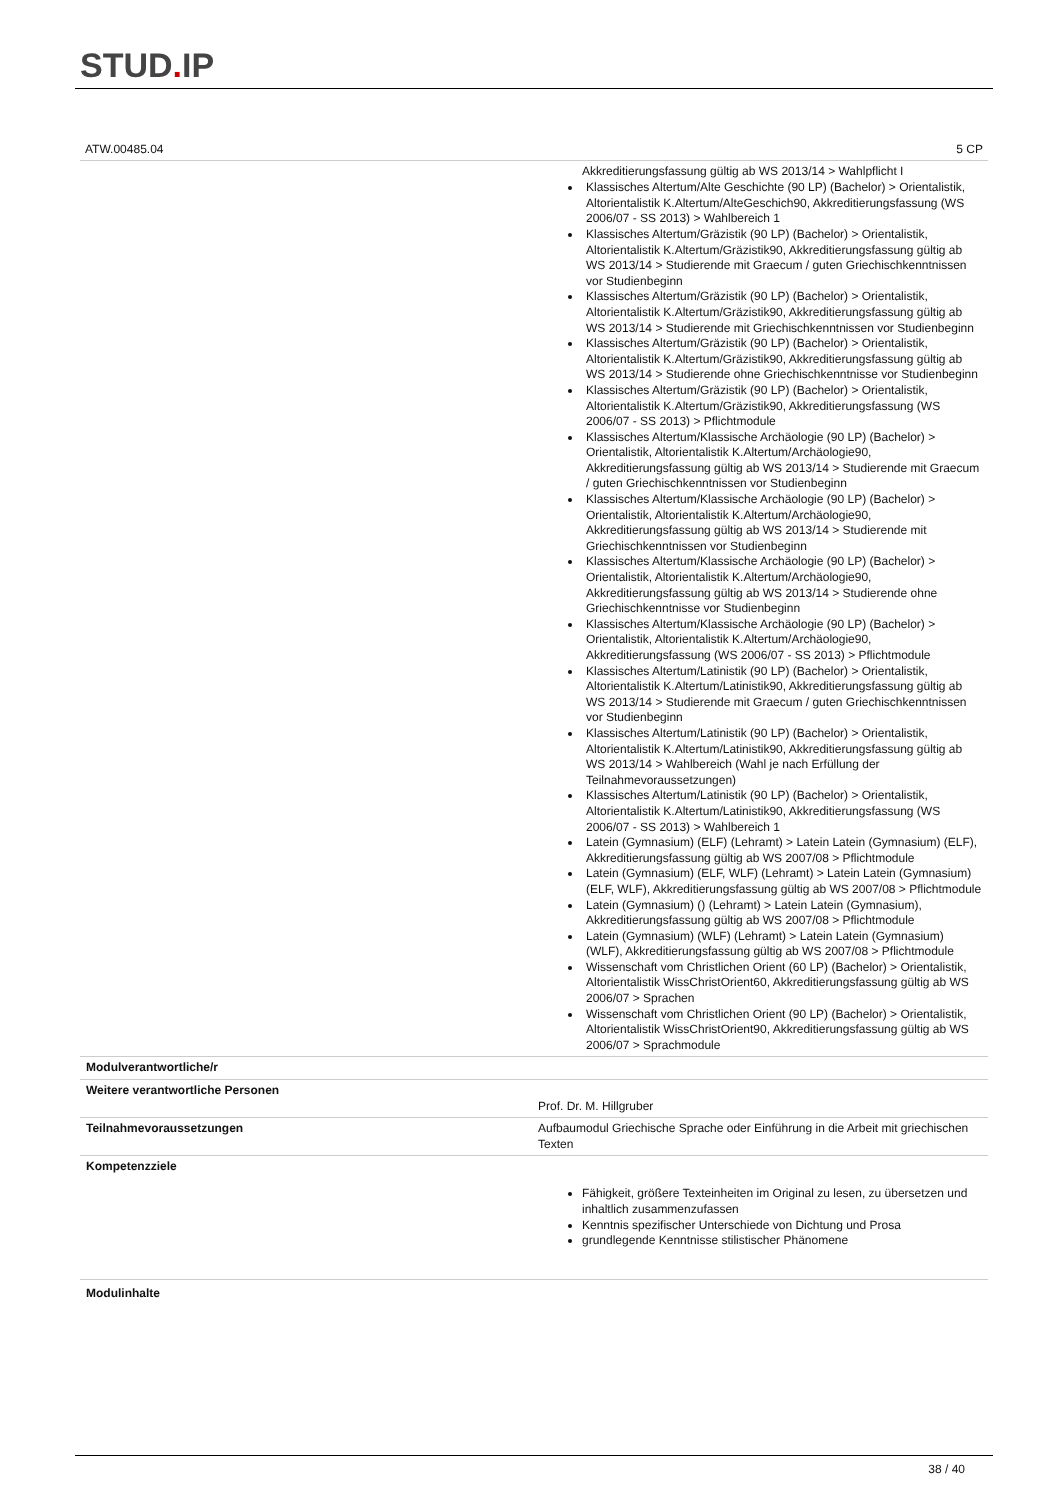STUD. IP
ATW.00485.04 5 CP
| | Akkreditierungsfassung gültig ab WS 2013/14 > Wahlpflicht I Klassisches Altertum/Alte Geschichte (90 LP) (Bachelor) > Orientalistik, Altorientalistik K.Altertum/AlteGeschich90, Akkreditierungsfassung (WS 2006/07 - SS 2013) > Wahlbereich 1 Klassisches Altertum/Gräzistik (90 LP) (Bachelor) > Orientalistik, Altorientalistik K.Altertum/Gräzistik90, Akkreditierungsfassung gültig ab WS 2013/14 > Studierende mit Graecum / guten Griechischkenntnissen vor Studienbeginn Klassisches Altertum/Gräzistik (90 LP) (Bachelor) > Orientalistik, Altorientalistik K.Altertum/Gräzistik90, Akkreditierungsfassung gültig ab WS 2013/14 > Studierende mit Griechischkenntnissen vor Studienbeginn Klassisches Altertum/Gräzistik (90 LP) (Bachelor) > Orientalistik, Altorientalistik K.Altertum/Gräzistik90, Akkreditierungsfassung gültig ab WS 2013/14 > Studierende ohne Griechischkenntnisse vor Studienbeginn Klassisches Altertum/Gräzistik (90 LP) (Bachelor) > Orientalistik, Altorientalistik K.Altertum/Gräzistik90, Akkreditierungsfassung (WS 2006/07 - SS 2013) > Pflichtmodule Klassisches Altertum/Klassische Archäologie (90 LP) (Bachelor) > Orientalistik, Altorientalistik K.Altertum/Archäologie90, Akkreditierungsfassung gültig ab WS 2013/14 > Studierende mit Graecum / guten Griechischkenntnissen vor Studienbeginn Klassisches Altertum/Klassische Archäologie (90 LP) (Bachelor) > Orientalistik, Altorientalistik K.Altertum/Archäologie90, Akkreditierungsfassung gültig ab WS 2013/14 > Studierende mit Griechischkenntnissen vor Studienbeginn Klassisches Altertum/Klassische Archäologie (90 LP) (Bachelor) > Orientalistik, Altorientalistik K.Altertum/Archäologie90, Akkreditierungsfassung gültig ab WS 2013/14 > Studierende ohne Griechischkenntnisse vor Studienbeginn Klassisches Altertum/Klassische Archäologie (90 LP) (Bachelor) > Orientalistik, Altorientalistik K.Altertum/Archäologie90, Akkreditierungsfassung (WS 2006/07 - SS 2013) > Pflichtmodule Klassisches Altertum/Latinistik (90 LP) (Bachelor) > Orientalistik, Altorientalistik K.Altertum/Latinistik90, Akkreditierungsfassung gültig ab WS 2013/14 > Studierende mit Graecum / guten Griechischkenntnissen vor Studienbeginn Klassisches Altertum/Latinistik (90 LP) (Bachelor) > Orientalistik, Altorientalistik K.Altertum/Latinistik90, Akkreditierungsfassung gültig ab WS 2013/14 > Wahlbereich (Wahl je nach Erfüllung der Teilnahmevoraussetzungen) Klassisches Altertum/Latinistik (90 LP) (Bachelor) > Orientalistik, Altorientalistik K.Altertum/Latinistik90, Akkreditierungsfassung (WS 2006/07 - SS 2013) > Wahlbereich 1 Latein (Gymnasium) (ELF) (Lehramt) > Latein Latein (Gymnasium) (ELF), Akkreditierungsfassung gültig ab WS 2007/08 > Pflichtmodule Latein (Gymnasium) (ELF, WLF) (Lehramt) > Latein Latein (Gymnasium) (ELF, WLF), Akkreditierungsfassung gültig ab WS 2007/08 > Pflichtmodule Latein (Gymnasium) () (Lehramt) > Latein Latein (Gymnasium), Akkreditierungsfassung gültig ab WS 2007/08 > Pflichtmodule Latein (Gymnasium) (WLF) (Lehramt) > Latein Latein (Gymnasium) (WLF), Akkreditierungsfassung gültig ab WS 2007/08 > Pflichtmodule Wissenschaft vom Christlichen Orient (60 LP) (Bachelor) > Orientalistik, Altorientalistik WissChristOrient60, Akkreditierungsfassung gültig ab WS 2006/07 > Sprachen Wissenschaft vom Christlichen Orient (90 LP) (Bachelor) > Orientalistik, Altorientalistik WissChristOrient90, Akkreditierungsfassung gültig ab WS 2006/07 > Sprachmodule |
| Modulverantwortliche/r | |
| Weitere verantwortliche Personen | Prof. Dr. M. Hillgruber |
| Teilnahmevoraussetzungen | Aufbaumodul Griechische Sprache oder Einführung in die Arbeit mit griechischen Texten |
| Kompetenzziele | Fähigkeit, größere Texteinheiten im Original zu lesen, zu übersetzen und inhaltlich zusammenzufassen Kenntnis spezifischer Unterschiede von Dichtung und Prosa grundlegende Kenntnisse stilistischer Phänomene |
| Modulinhalte | |
38 / 40